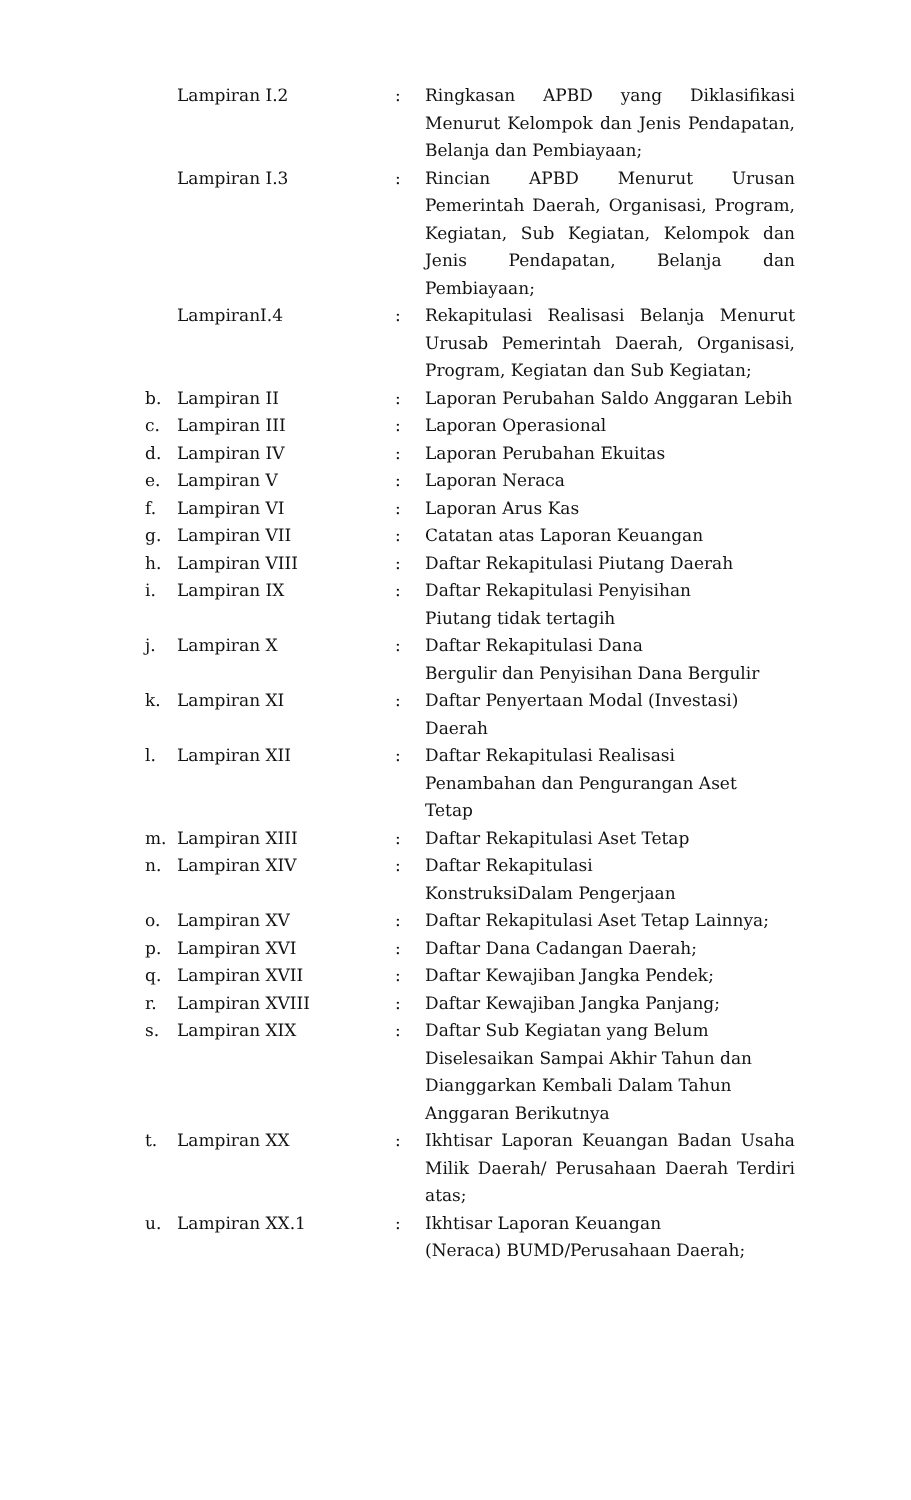Lampiran I.2 : Ringkasan APBD yang Diklasifikasi Menurut Kelompok dan Jenis Pendapatan, Belanja dan Pembiayaan;
Lampiran I.3 : Rincian APBD Menurut Urusan Pemerintah Daerah, Organisasi, Program, Kegiatan, Sub Kegiatan, Kelompok dan Jenis Pendapatan, Belanja dan Pembiayaan;
LampiranI.4 : Rekapitulasi Realisasi Belanja Menurut Urusab Pemerintah Daerah, Organisasi, Program, Kegiatan dan Sub Kegiatan;
b. Lampiran II : Laporan Perubahan Saldo Anggaran Lebih
c. Lampiran III : Laporan Operasional
d. Lampiran IV : Laporan Perubahan Ekuitas
e. Lampiran V : Laporan Neraca
f. Lampiran VI : Laporan Arus Kas
g. Lampiran VII : Catatan atas Laporan Keuangan
h. Lampiran VIII : Daftar Rekapitulasi Piutang Daerah
i. Lampiran IX : Daftar Rekapitulasi Penyisihan
Piutang tidak tertagih
j. Lampiran X : Daftar Rekapitulasi Dana
Bergulir dan Penyisihan Dana Bergulir
k. Lampiran XI : Daftar Penyertaan Modal (Investasi)
Daerah
l. Lampiran XII : Daftar Rekapitulasi Realisasi
Penambahan dan Pengurangan Aset
Tetap
m. Lampiran XIII : Daftar Rekapitulasi Aset Tetap
n. Lampiran XIV : Daftar Rekapitulasi
KonstruksiDalam Pengerjaan
o. Lampiran XV : Daftar Rekapitulasi Aset Tetap Lainnya;
p. Lampiran XVI : Daftar Dana Cadangan Daerah;
q. Lampiran XVII : Daftar Kewajiban Jangka Pendek;
r. Lampiran XVIII : Daftar Kewajiban Jangka Panjang;
s. Lampiran XIX : Daftar Sub Kegiatan yang Belum
Diselesaikan Sampai Akhir Tahun dan
Dianggarkan Kembali Dalam Tahun
Anggaran Berikutnya
t. Lampiran XX : Ikhtisar Laporan Keuangan Badan Usaha Milik Daerah/ Perusahaan Daerah Terdiri atas;
u. Lampiran XX.1 : Ikhtisar Laporan Keuangan
(Neraca) BUMD/Perusahaan Daerah;